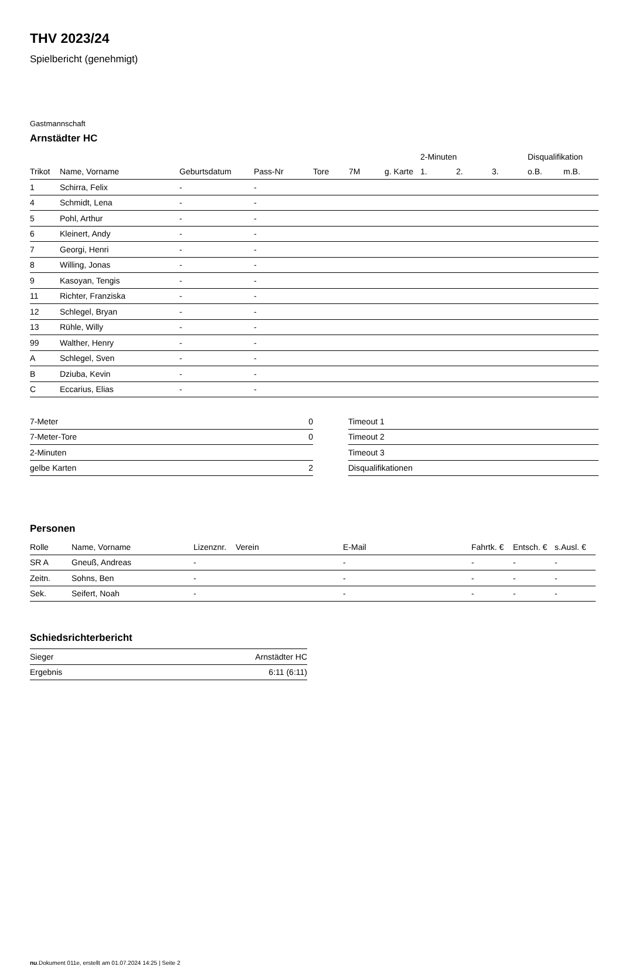THV 2023/24
Spielbericht (genehmigt)
Gastmannschaft
Arnstädter HC
| | | | | | | | 2-Minuten | | | Disqualifikation | |
| --- | --- | --- | --- | --- | --- | --- | --- | --- | --- | --- | --- |
| Trikot | Name, Vorname | Geburtsdatum | Pass-Nr | Tore | 7M | g. Karte | 1. | 2. | 3. | o.B. | m.B. |
| 1 | Schirra, Felix | - | - | | | | | | | | |
| 4 | Schmidt, Lena | - | - | | | | | | | | |
| 5 | Pohl, Arthur | - | - | | | | | | | | |
| 6 | Kleinert, Andy | - | - | | | | | | | | |
| 7 | Georgi, Henri | - | - | | | | | | | | |
| 8 | Willing, Jonas | - | - | | | | | | | | |
| 9 | Kasoyan, Tengis | - | - | | | | | | | | |
| 11 | Richter, Franziska | - | - | | | | | | | | |
| 12 | Schlegel, Bryan | - | - | | | | | | | | |
| 13 | Rühle, Willy | - | - | | | | | | | | |
| 99 | Walther, Henry | - | - | | | | | | | | |
| A | Schlegel, Sven | - | - | | | | | | | | |
| B | Dziuba, Kevin | - | - | | | | | | | | |
| C | Eccarius, Elias | - | - | | | | | | | | |
| 7-Meter | 0 |
| 7-Meter-Tore | 0 |
| 2-Minuten | |
| gelbe Karten | 2 |
| Timeout 1 |
| Timeout 2 |
| Timeout 3 |
| Disqualifikationen |
Personen
| Rolle | Name, Vorname | Lizenznr. | Verein | E-Mail | Fahrtk. € | Entsch. € | s.Ausl. € |
| --- | --- | --- | --- | --- | --- | --- | --- |
| SR A | Gneuß, Andreas | - | | - | - | - | - |
| Zeitn. | Sohns, Ben | - | | - | - | - | - |
| Sek. | Seifert, Noah | - | | - | - | - | - |
Schiedsrichterbericht
| Sieger | Arnstädter HC |
| Ergebnis | 6:11 (6:11) |
nu.Dokument 011e, erstellt am 01.07.2024 14:25 | Seite 2